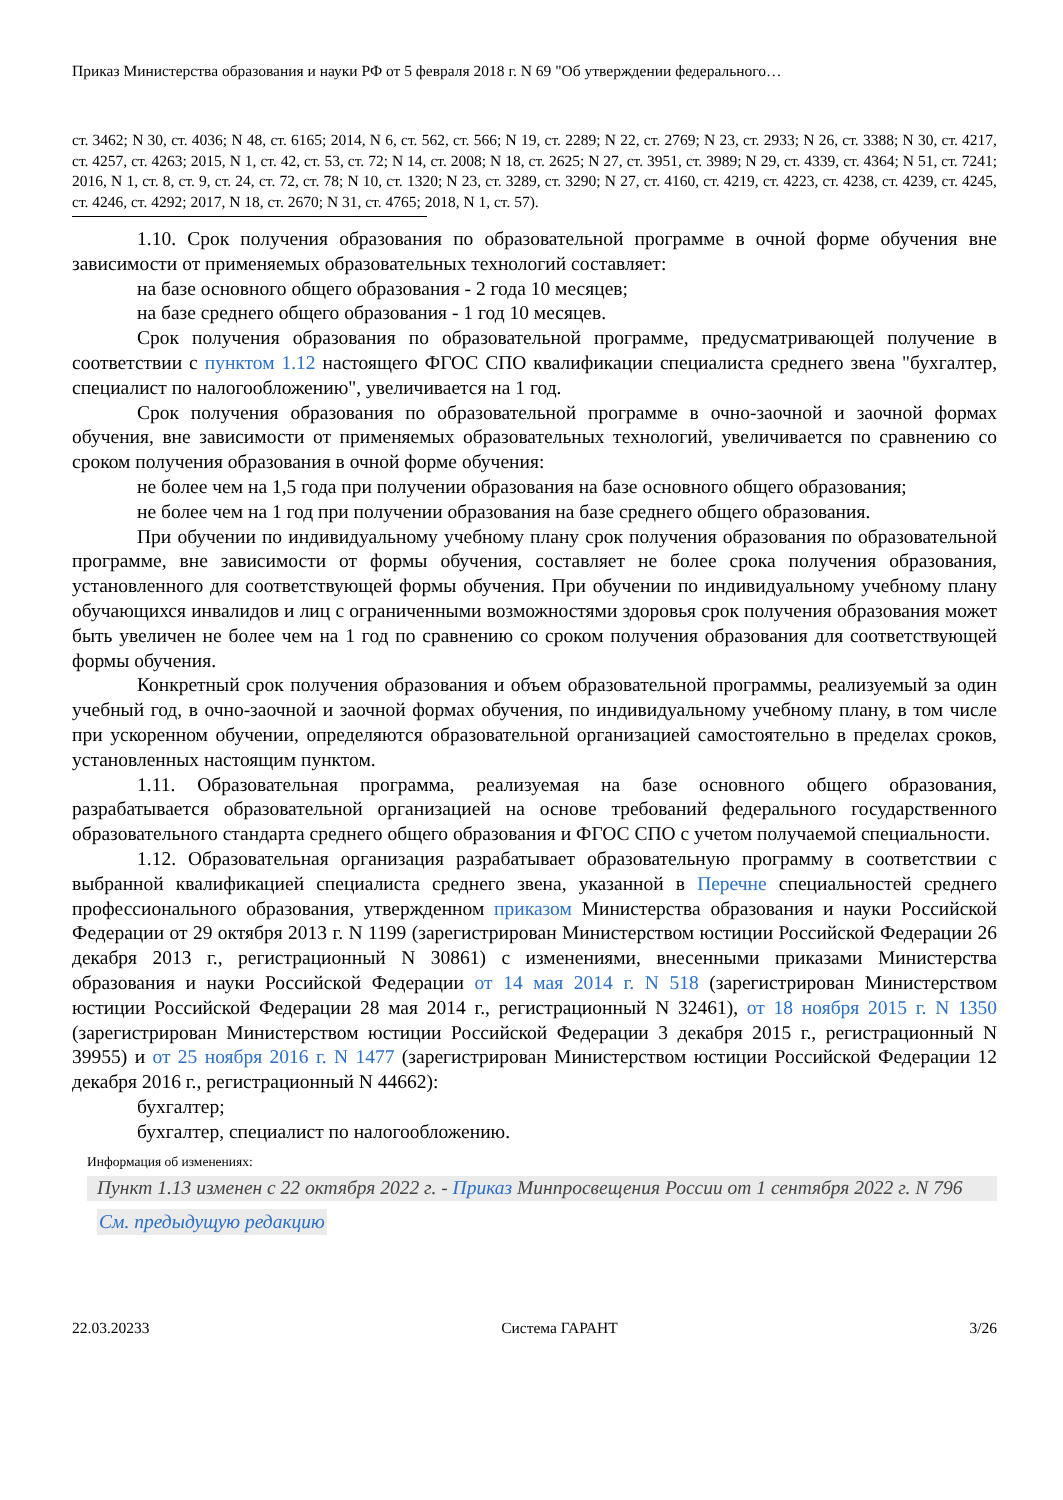Приказ Министерства образования и науки РФ от 5 февраля 2018 г. N 69 "Об утверждении федерального…
ст. 3462; N 30, ст. 4036; N 48, ст. 6165; 2014, N 6, ст. 562, ст. 566; N 19, ст. 2289; N 22, ст. 2769; N 23, ст. 2933; N 26, ст. 3388; N 30, ст. 4217, ст. 4257, ст. 4263; 2015, N 1, ст. 42, ст. 53, ст. 72; N 14, ст. 2008; N 18, ст. 2625; N 27, ст. 3951, ст. 3989; N 29, ст. 4339, ст. 4364; N 51, ст. 7241; 2016, N 1, ст. 8, ст. 9, ст. 24, ст. 72, ст. 78; N 10, ст. 1320; N 23, ст. 3289, ст. 3290; N 27, ст. 4160, ст. 4219, ст. 4223, ст. 4238, ст. 4239, ст. 4245, ст. 4246, ст. 4292; 2017, N 18, ст. 2670; N 31, ст. 4765; 2018, N 1, ст. 57).
1.10. Срок получения образования по образовательной программе в очной форме обучения вне зависимости от применяемых образовательных технологий составляет:
на базе основного общего образования - 2 года 10 месяцев;
на базе среднего общего образования - 1 год 10 месяцев.
Срок получения образования по образовательной программе, предусматривающей получение в соответствии с пунктом 1.12 настоящего ФГОС СПО квалификации специалиста среднего звена "бухгалтер, специалист по налогообложению", увеличивается на 1 год.
Срок получения образования по образовательной программе в очно-заочной и заочной формах обучения, вне зависимости от применяемых образовательных технологий, увеличивается по сравнению со сроком получения образования в очной форме обучения:
не более чем на 1,5 года при получении образования на базе основного общего образования;
не более чем на 1 год при получении образования на базе среднего общего образования.
При обучении по индивидуальному учебному плану срок получения образования по образовательной программе, вне зависимости от формы обучения, составляет не более срока получения образования, установленного для соответствующей формы обучения. При обучении по индивидуальному учебному плану обучающихся инвалидов и лиц с ограниченными возможностями здоровья срок получения образования может быть увеличен не более чем на 1 год по сравнению со сроком получения образования для соответствующей формы обучения.
Конкретный срок получения образования и объем образовательной программы, реализуемый за один учебный год, в очно-заочной и заочной формах обучения, по индивидуальному учебному плану, в том числе при ускоренном обучении, определяются образовательной организацией самостоятельно в пределах сроков, установленных настоящим пунктом.
1.11. Образовательная программа, реализуемая на базе основного общего образования, разрабатывается образовательной организацией на основе требований федерального государственного образовательного стандарта среднего общего образования и ФГОС СПО с учетом получаемой специальности.
1.12. Образовательная организация разрабатывает образовательную программу в соответствии с выбранной квалификацией специалиста среднего звена, указанной в Перечне специальностей среднего профессионального образования, утвержденном приказом Министерства образования и науки Российской Федерации от 29 октября 2013 г. N 1199 (зарегистрирован Министерством юстиции Российской Федерации 26 декабря 2013 г., регистрационный N 30861) с изменениями, внесенными приказами Министерства образования и науки Российской Федерации от 14 мая 2014 г. N 518 (зарегистрирован Министерством юстиции Российской Федерации 28 мая 2014 г., регистрационный N 32461), от 18 ноября 2015 г. N 1350 (зарегистрирован Министерством юстиции Российской Федерации 3 декабря 2015 г., регистрационный N 39955) и от 25 ноября 2016 г. N 1477 (зарегистрирован Министерством юстиции Российской Федерации 12 декабря 2016 г., регистрационный N 44662):
бухгалтер;
бухгалтер, специалист по налогообложению.
Информация об изменениях:
Пункт 1.13 изменен с 22 октября 2022 г. - Приказ Минпросвещения России от 1 сентября 2022 г. N 796
См. предыдущую редакцию
22.03.20233 Система ГАРАНТ 3/26